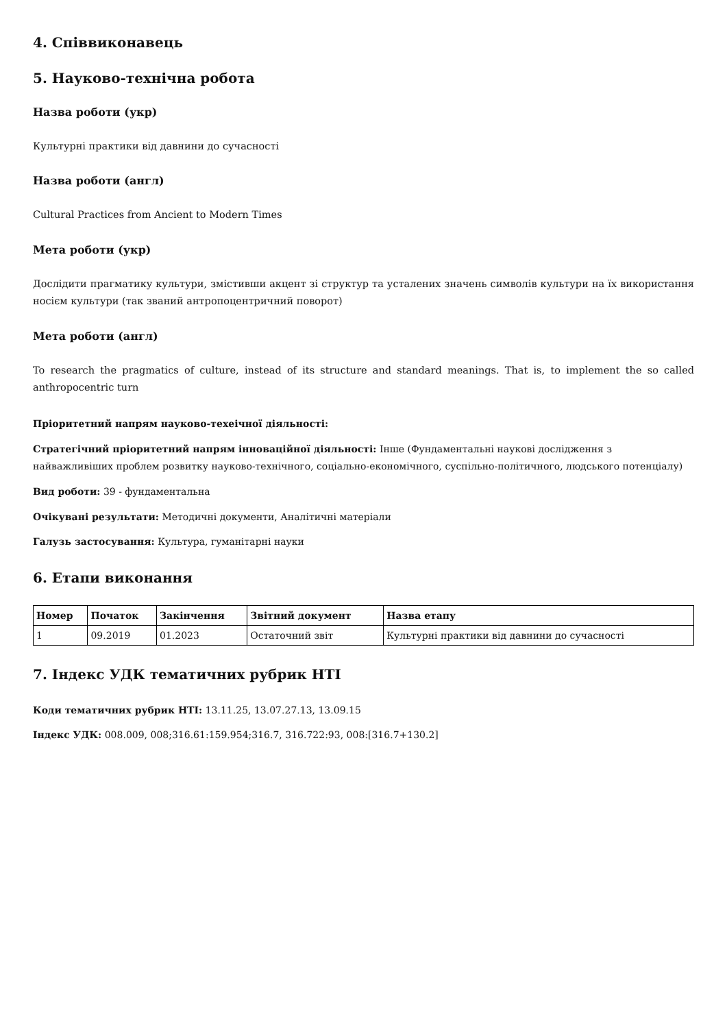4. Співвиконавець
5. Науково-технічна робота
Назва роботи (укр)
Культурні практики від давнини до сучасності
Назва роботи (англ)
Cultural Practices from Ancient to Modern Times
Мета роботи (укр)
Дослідити прагматику культури, змістивши акцент зі структур та усталених значень символів культури на їх використання носієм культури (так званий антропоцентричний поворот)
Мета роботи (англ)
To research the pragmatics of culture, instead of its structure and standard meanings. That is, to implement the so called anthropocentric turn
Пріоритетний напрям науково-техеічної діяльності:
Стратегічний пріоритетний напрям інноваційної діяльності: Інше (Фундаментальні наукові дослідження з найважливіших проблем розвитку науково-технічного, соціально-економічного, суспільно-політичного, людського потенціалу)
Вид роботи: 39 - фундаментальна
Очікувані результати: Методичні документи, Аналітичні матеріали
Галузь застосування: Культура, гуманітарні науки
6. Етапи виконання
| Номер | Початок | Закінчення | Звітний документ | Назва етапу |
| --- | --- | --- | --- | --- |
| 1 | 09.2019 | 01.2023 | Остаточний звіт | Культурні практики від давнини до сучасності |
7. Індекс УДК тематичних рубрик НТІ
Коди тематичних рубрик НТІ: 13.11.25, 13.07.27.13, 13.09.15
Індекс УДК: 008.009, 008;316.61:159.954;316.7, 316.722:93, 008:[316.7+130.2]